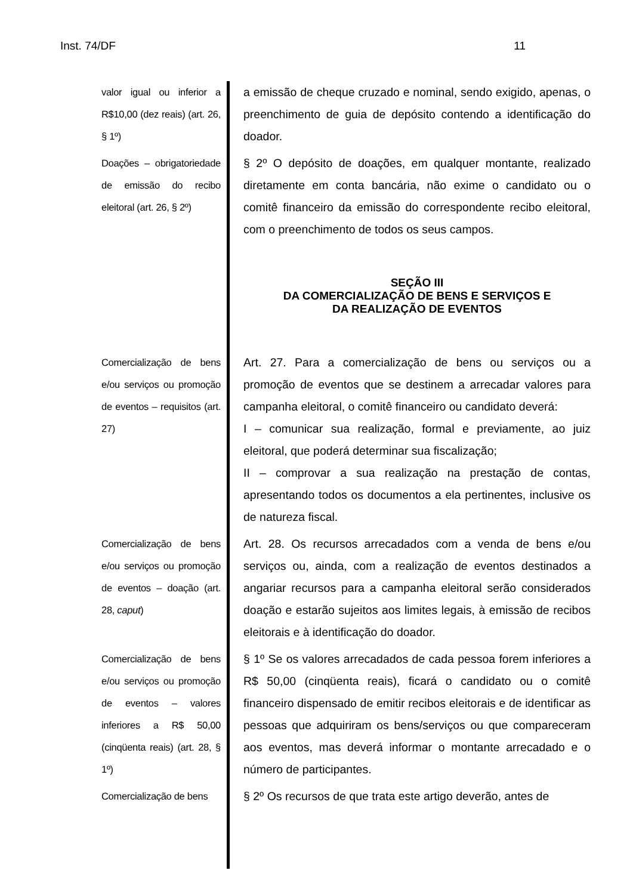Inst. 74/DF 11
valor igual ou inferior a R$10,00 (dez reais) (art. 26, § 1º)
a emissão de cheque cruzado e nominal, sendo exigido, apenas, o preenchimento de guia de depósito contendo a identificação do doador.
Doações – obrigatoriedade de emissão do recibo eleitoral (art. 26, § 2º)
§ 2º O depósito de doações, em qualquer montante, realizado diretamente em conta bancária, não exime o candidato ou o comitê financeiro da emissão do correspondente recibo eleitoral, com o preenchimento de todos os seus campos.
SEÇÃO III
DA COMERCIALIZAÇÃO DE BENS E SERVIÇOS E
DA REALIZAÇÃO DE EVENTOS
Comercialização de bens e/ou serviços ou promoção de eventos – requisitos (art. 27)
Art. 27. Para a comercialização de bens ou serviços ou a promoção de eventos que se destinem a arrecadar valores para campanha eleitoral, o comitê financeiro ou candidato deverá:
I – comunicar sua realização, formal e previamente, ao juiz eleitoral, que poderá determinar sua fiscalização;
II – comprovar a sua realização na prestação de contas, apresentando todos os documentos a ela pertinentes, inclusive os de natureza fiscal.
Comercialização de bens e/ou serviços ou promoção de eventos – doação (art. 28, caput)
Art. 28. Os recursos arrecadados com a venda de bens e/ou serviços ou, ainda, com a realização de eventos destinados a angariar recursos para a campanha eleitoral serão considerados doação e estarão sujeitos aos limites legais, à emissão de recibos eleitorais e à identificação do doador.
Comercialização de bens e/ou serviços ou promoção de eventos – valores inferiores a R$ 50,00 (cinqüenta reais) (art. 28, § 1º)
§ 1º Se os valores arrecadados de cada pessoa forem inferiores a R$ 50,00 (cinqüenta reais), ficará o candidato ou o comitê financeiro dispensado de emitir recibos eleitorais e de identificar as pessoas que adquiriram os bens/serviços ou que compareceram aos eventos, mas deverá informar o montante arrecadado e o número de participantes.
Comercialização de bens
§ 2º Os recursos de que trata este artigo deverão, antes de